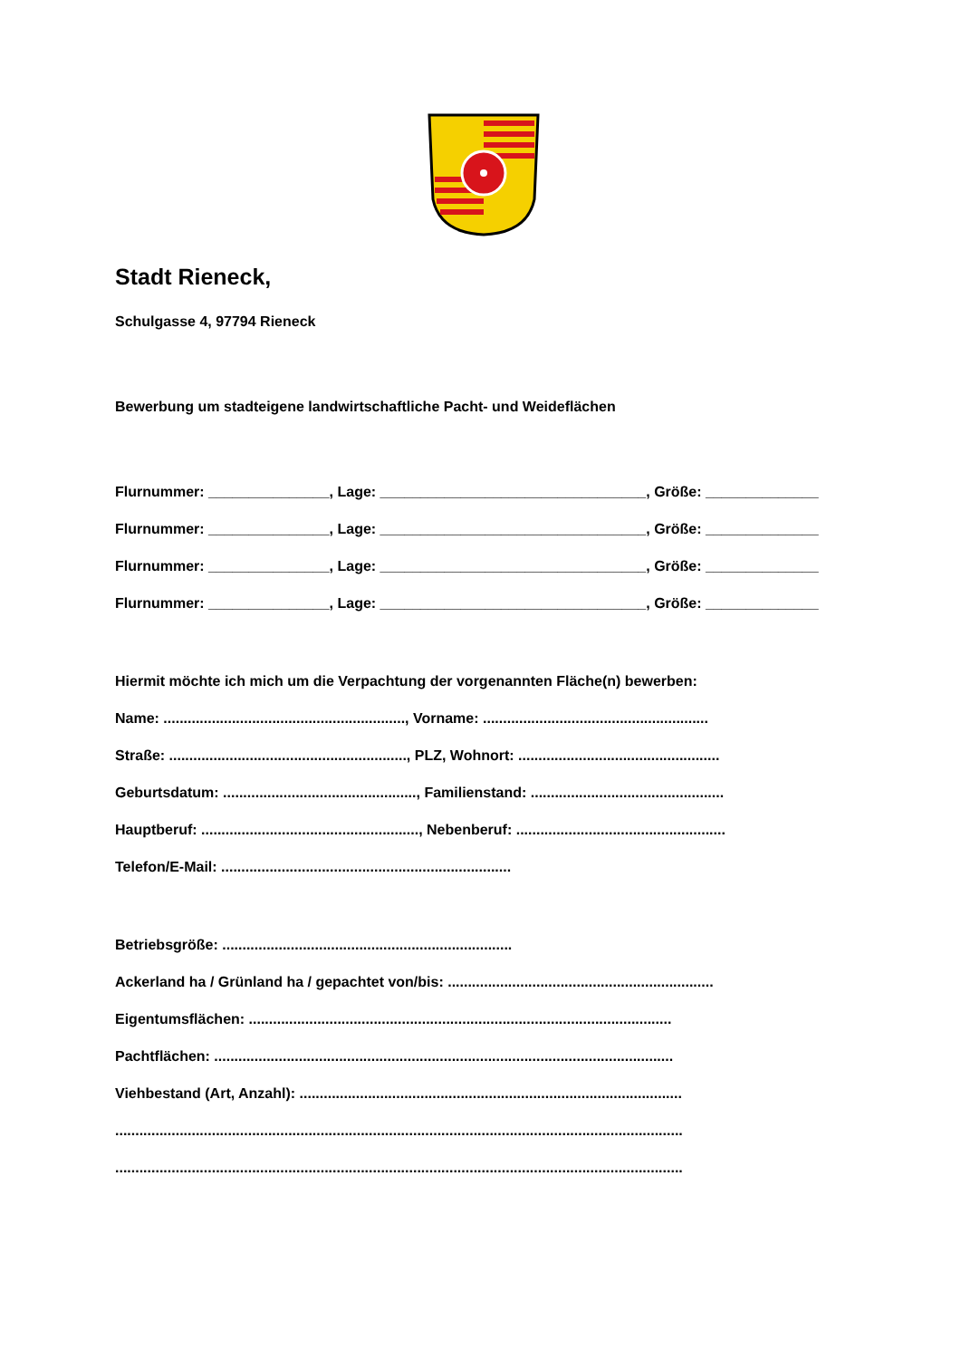Stadt Rieneck,
Schulgasse 4, 97794 Rieneck
Bewerbung um stadteigene landwirtschaftliche Pacht- und Weideflächen
Flurnummer: _______________, Lage: _________________________________, Größe: ______________
Flurnummer: _______________, Lage: _________________________________, Größe: ______________
Flurnummer: _______________, Lage: _________________________________, Größe: ______________
Flurnummer: _______________, Lage: _________________________________, Größe: ______________
Hiermit möchte ich mich um die Verpachtung der vorgenannten Fläche(n) bewerben:
Name: ............................................................, Vorname: ........................................................
Straße: ..........................................................., PLZ, Wohnort: ..................................................
Geburtsdatum: ................................................, Familienstand: ................................................
Hauptberuf: ......................................................, Nebenberuf: ....................................................
Telefon/E-Mail: ........................................................................
Betriebsgröße: ........................................................................
Ackerland ha / Grünland ha / gepachtet von/bis: ..................................................................
Eigentumsflächen: .........................................................................................................
Pachtflächen: ..................................................................................................................
Viehbestand (Art, Anzahl): ...............................................................................................
.............................................................................................................................................
.............................................................................................................................................